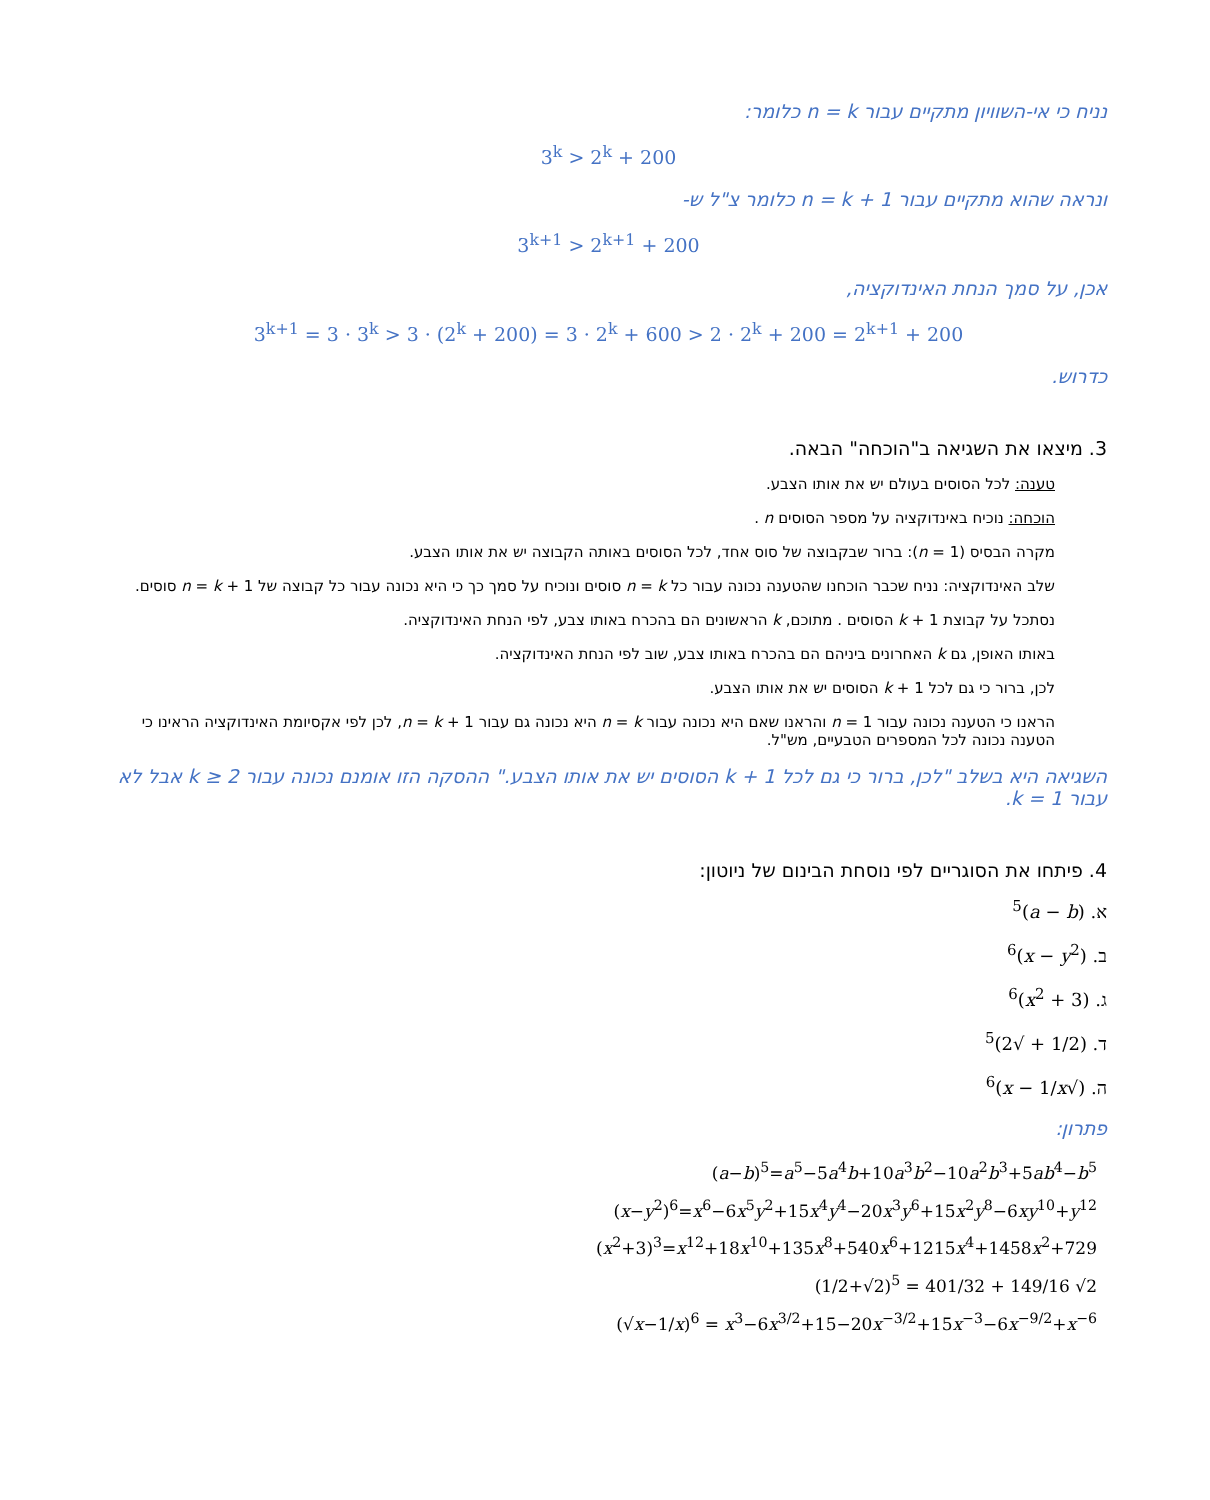נניח כי אי-השוויון מתקיים עבור n = k כלומר:
3<sup>k</sup> > 2<sup>k</sup> + 200
ונראה שהוא מתקיים עבור n = k + 1 כלומר צ"ל ש-
3<sup>k+1</sup> > 2<sup>k+1</sup> + 200
אכן, על סמך הנחת האינדוקציה,
3<sup>k+1</sup> = 3 · 3<sup>k</sup> > 3 · (2<sup>k</sup> + 200) = 3 · 2<sup>k</sup> + 600 > 2 · 2<sup>k</sup> + 200 = 2<sup>k+1</sup> + 200
כדרוש.
3. מיצאו את השגיאה ב"הוכחה" הבאה.
טענה: לכל הסוסים בעולם יש את אותו הצבע.
הוכחה: נוכיח באינדוקציה על מספר הסוסים n .
מקרה הבסיס (n = 1): ברור שבקבוצה של סוס אחד, לכל הסוסים באותה הקבוצה יש את אותו הצבע.
שלב האינדוקציה: נניח שכבר הוכחנו שהטענה נכונה עבור כל n = k סוסים ונוכיח על סמך כך כי היא נכונה עבור כל קבוצה של n = k + 1 סוסים.
נסתכל על קבוצת k + 1 הסוסים . מתוכם, k הראשונים הם בהכרח באותו צבע, לפי הנחת האינדוקציה.
באותו האופן, גם k האחרונים ביניהם הם בהכרח באותו צבע, שוב לפי הנחת האינדוקציה.
לכן, ברור כי גם לכל k + 1 הסוסים יש את אותו הצבע.
הראנו כי הטענה נכונה עבור n = 1 והראנו שאם היא נכונה עבור n = k היא נכונה גם עבור n = k + 1, לכן לפי אקסיומת האינדוקציה הראינו כי הטענה נכונה לכל המספרים הטבעיים, מש"ל.
השגיאה היא בשלב "לכן, ברור כי גם לכל k + 1 הסוסים יש את אותו הצבע." ההסקה הזו אומנם נכונה עבור k ≥ 2 אבל לא עבור k = 1.
4. פיתחו את הסוגריים לפי נוסחת הבינום של ניוטון:
א. (a − b)<sup>5</sup>
ב. (x − y<sup>2</sup>)<sup>6</sup>
ג. (x<sup>2</sup> + 3)<sup>6</sup>
ד. (1/2 + √2)<sup>5</sup>
ה. (√x − 1/x)<sup>6</sup>
פתרון:
(a−b)<sup>5</sup>=a<sup>5</sup>−5a<sup>4</sup>b+10a<sup>3</sup>b<sup>2</sup>−10a<sup>2</sup>b<sup>3</sup>+5ab<sup>4</sup>−b<sup>5</sup>
(x−y<sup>2</sup>)<sup>6</sup>=x<sup>6</sup>−6x<sup>5</sup>y<sup>2</sup>+15x<sup>4</sup>y<sup>4</sup>−20x<sup>3</sup>y<sup>6</sup>+15x<sup>2</sup>y<sup>8</sup>−6xy<sup>10</sup>+y<sup>12</sup>
(x<sup>2</sup>+3)<sup>3</sup>=x<sup>12</sup>+18x<sup>10</sup>+135x<sup>8</sup>+540x<sup>6</sup>+1215x<sup>4</sup>+1458x<sup>2</sup>+729
(1/2+√2)<sup>5</sup> = 401/32 + 149/16 √2
(√x−1/x)<sup>6</sup> = x<sup>3</sup>−6x<sup>3/2</sup>+15−20x<sup>−3/2</sup>+15x<sup>−3</sup>−6x<sup>−9/2</sup>+x<sup>−6</sup>